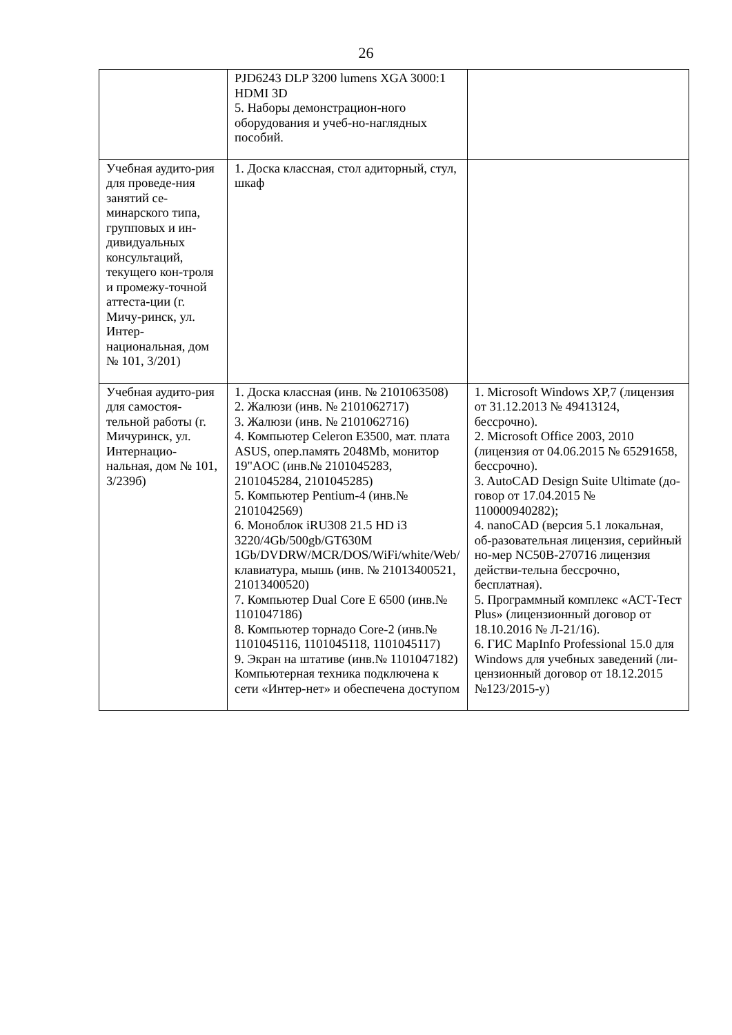26
| | PJD6243 DLP 3200 lumens XGA 3000:1 HDMI 3D 5. Наборы демонстрацион-ного оборудования и учеб-но-наглядных пособий. | |
| Учебная аудито-рия для проведе-ния занятий се-минарского типа, групповых и ин-дивидуальных консультаций, текущего кон-троля и промежу-точной аттеста-ции (г. Мичу-ринск, ул. Интер-национальная, дом № 101, 3/201) | 1. Доска классная, стол адиторный, стул, шкаф | |
| Учебная аудито-рия для самостоя-тельной работы (г. Мичуринск, ул. Интернацио-нальная, дом № 101, 3/239б) | 1. Доска классная (инв. № 2101063508) 2. Жалюзи (инв. № 2101062717) 3. Жалюзи (инв. № 2101062716) 4. Компьютер Celeron E3500, мат. плата ASUS, опер.память 2048Mb, монитор 19"AOC (инв.№ 2101045283, 2101045284, 2101045285) 5. Компьютер Pentium-4 (инв.№ 2101042569) 6. Моноблок iRU308 21.5 HD i3 3220/4Gb/500gb/GT630M 1Gb/DVDRW/MCR/DOS/WiFi/white/Web/ клавиатура, мышь (инв. № 21013400521, 21013400520) 7. Компьютер Dual Core E 6500 (инв.№ 1101047186) 8. Компьютер торнадо Core-2 (инв.№ 1101045116, 1101045118, 1101045117) 9. Экран на штативе (инв.№ 1101047182) Компьютерная техника подключена к сети «Интер-нет» и обеспечена доступом | 1. Microsoft Windows XP,7 (лицензия от 31.12.2013 № 49413124, бессрочно). 2. Microsoft Office 2003, 2010 (лицензия от 04.06.2015 № 65291658, бессрочно). 3. AutoCAD Design Suite Ultimate (до-говор от 17.04.2015 № 110000940282); 4. nanoCAD (версия 5.1 локальная, об-разовательная лицензия, серийный но-мер NC50B-270716 лицензия действи-тельна бессрочно, бесплатная). 5. Программный комплекс «АСТ-Тест Plus» (лицензионный договор от 18.10.2016 № Л-21/16). 6. ГИС MapInfo Professional 15.0 для Windows для учебных заведений (ли-цензионный договор от 18.12.2015 №123/2015-у) |